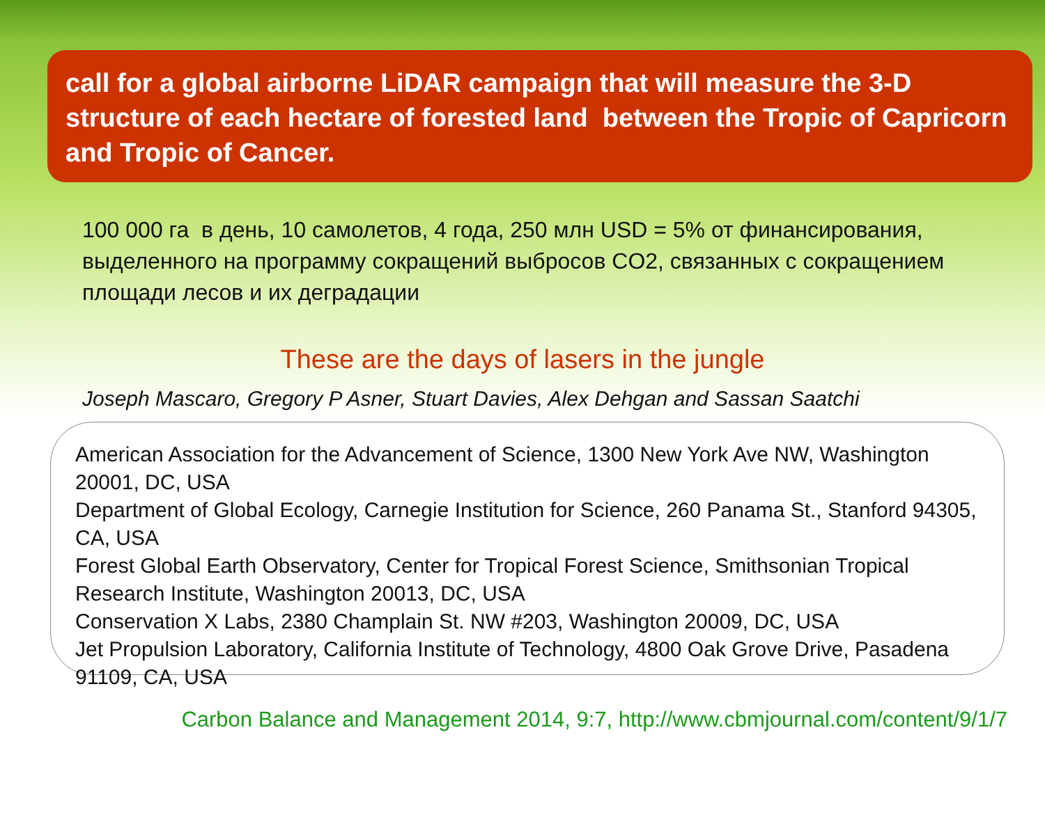call for a global airborne LiDAR campaign that will measure the 3-D structure of each hectare of forested land between the Tropic of Capricorn and Tropic of Cancer.
100 000 га в день, 10 самолетов, 4 года, 250 млн USD = 5% от финансирования, выделенного на программу сокращений выбросов CO2, связанных с сокращением площади лесов и их деградации
These are the days of lasers in the jungle
Joseph Mascaro, Gregory P Asner, Stuart Davies, Alex Dehgan and Sassan Saatchi
American Association for the Advancement of Science, 1300 New York Ave NW, Washington 20001, DC, USA
Department of Global Ecology, Carnegie Institution for Science, 260 Panama St., Stanford 94305, CA, USA
Forest Global Earth Observatory, Center for Tropical Forest Science, Smithsonian Tropical Research Institute, Washington 20013, DC, USA
Conservation X Labs, 2380 Champlain St. NW #203, Washington 20009, DC, USA
Jet Propulsion Laboratory, California Institute of Technology, 4800 Oak Grove Drive, Pasadena 91109, CA, USA
Carbon Balance and Management 2014, 9:7, http://www.cbmjournal.com/content/9/1/7